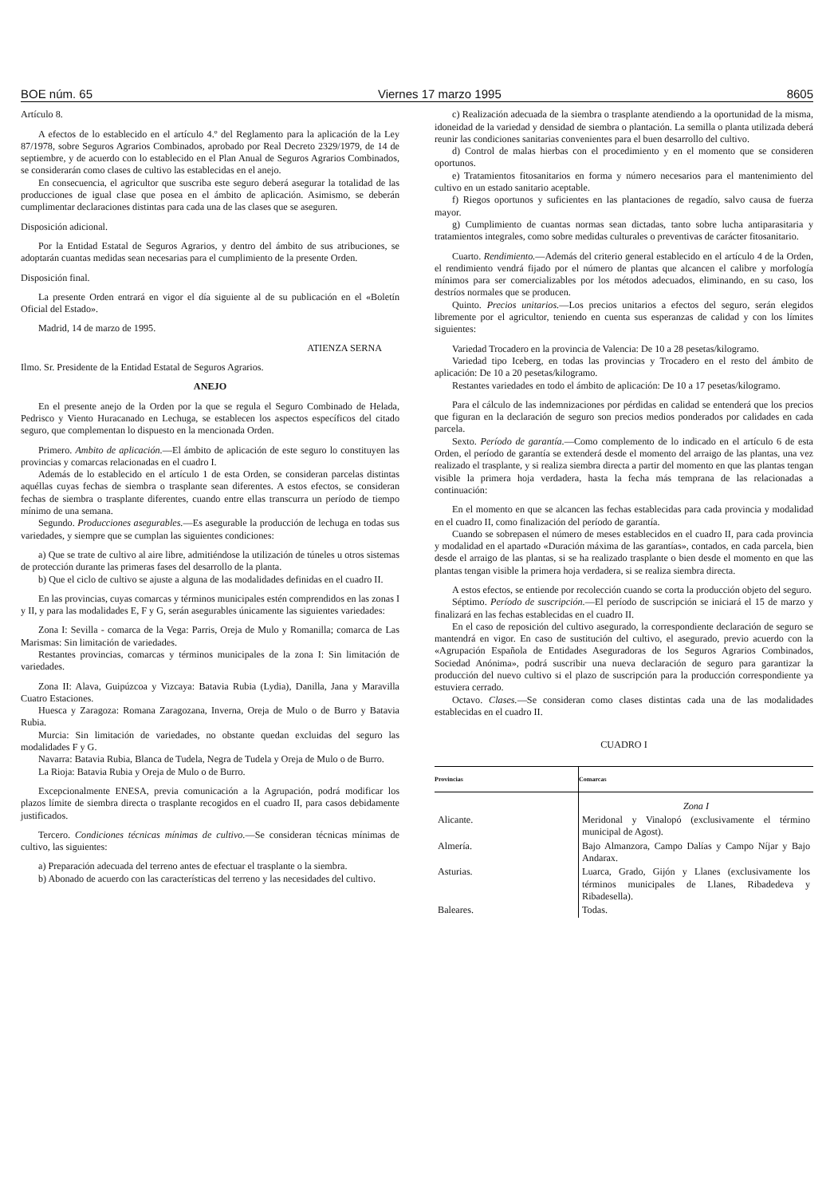BOE núm. 65 Viernes 17 marzo 1995 8605
Artículo 8.
A efectos de lo establecido en el artículo 4.º del Reglamento para la aplicación de la Ley 87/1978, sobre Seguros Agrarios Combinados, aprobado por Real Decreto 2329/1979, de 14 de septiembre, y de acuerdo con lo establecido en el Plan Anual de Seguros Agrarios Combinados, se considerarán como clases de cultivo las establecidas en el anejo.
En consecuencia, el agricultor que suscriba este seguro deberá asegurar la totalidad de las producciones de igual clase que posea en el ámbito de aplicación. Asimismo, se deberán cumplimentar declaraciones distintas para cada una de las clases que se aseguren.
Disposición adicional.
Por la Entidad Estatal de Seguros Agrarios, y dentro del ámbito de sus atribuciones, se adoptarán cuantas medidas sean necesarias para el cumplimiento de la presente Orden.
Disposición final.
La presente Orden entrará en vigor el día siguiente al de su publicación en el «Boletín Oficial del Estado».
Madrid, 14 de marzo de 1995.
ATIENZA SERNA
Ilmo. Sr. Presidente de la Entidad Estatal de Seguros Agrarios.
ANEJO
En el presente anejo de la Orden por la que se regula el Seguro Combinado de Helada, Pedrisco y Viento Huracanado en Lechuga, se establecen los aspectos específicos del citado seguro, que complementan lo dispuesto en la mencionada Orden.
Primero. Ambito de aplicación.—El ámbito de aplicación de este seguro lo constituyen las provincias y comarcas relacionadas en el cuadro I.
Además de lo establecido en el artículo 1 de esta Orden, se consideran parcelas distintas aquéllas cuyas fechas de siembra o trasplante sean diferentes. A estos efectos, se consideran fechas de siembra o trasplante diferentes, cuando entre ellas transcurra un período de tiempo mínimo de una semana.
Segundo. Producciones asegurables.—Es asegurable la producción de lechuga en todas sus variedades, y siempre que se cumplan las siguientes condiciones:
a) Que se trate de cultivo al aire libre, admitiéndose la utilización de túneles u otros sistemas de protección durante las primeras fases del desarrollo de la planta.
b) Que el ciclo de cultivo se ajuste a alguna de las modalidades definidas en el cuadro II.
En las provincias, cuyas comarcas y términos municipales estén comprendidos en las zonas I y II, y para las modalidades E, F y G, serán asegurables únicamente las siguientes variedades:
Zona I: Sevilla - comarca de la Vega: Parris, Oreja de Mulo y Romanilla; comarca de Las Marismas: Sin limitación de variedades.
Restantes provincias, comarcas y términos municipales de la zona I: Sin limitación de variedades.
Zona II: Alava, Guipúzcoa y Vizcaya: Batavia Rubia (Lydia), Danilla, Jana y Maravilla Cuatro Estaciones.
Huesca y Zaragoza: Romana Zaragozana, Inverna, Oreja de Mulo o de Burro y Batavia Rubia.
Murcia: Sin limitación de variedades, no obstante quedan excluidas del seguro las modalidades F y G.
Navarra: Batavia Rubia, Blanca de Tudela, Negra de Tudela y Oreja de Mulo o de Burro.
La Rioja: Batavia Rubia y Oreja de Mulo o de Burro.
Excepcionalmente ENESA, previa comunicación a la Agrupación, podrá modificar los plazos límite de siembra directa o trasplante recogidos en el cuadro II, para casos debidamente justificados.
Tercero. Condiciones técnicas mínimas de cultivo.—Se consideran técnicas mínimas de cultivo, las siguientes:
a) Preparación adecuada del terreno antes de efectuar el trasplante o la siembra.
b) Abonado de acuerdo con las características del terreno y las necesidades del cultivo.
c) Realización adecuada de la siembra o trasplante atendiendo a la oportunidad de la misma, idoneidad de la variedad y densidad de siembra o plantación. La semilla o planta utilizada deberá reunir las condiciones sanitarias convenientes para el buen desarrollo del cultivo.
d) Control de malas hierbas con el procedimiento y en el momento que se consideren oportunos.
e) Tratamientos fitosanitarios en forma y número necesarios para el mantenimiento del cultivo en un estado sanitario aceptable.
f) Riegos oportunos y suficientes en las plantaciones de regadío, salvo causa de fuerza mayor.
g) Cumplimiento de cuantas normas sean dictadas, tanto sobre lucha antiparasitaria y tratamientos integrales, como sobre medidas culturales o preventivas de carácter fitosanitario.
Cuarto. Rendimiento.—Además del criterio general establecido en el artículo 4 de la Orden, el rendimiento vendrá fijado por el número de plantas que alcancen el calibre y morfología mínimos para ser comercializables por los métodos adecuados, eliminando, en su caso, los destríos normales que se producen.
Quinto. Precios unitarios.—Los precios unitarios a efectos del seguro, serán elegidos libremente por el agricultor, teniendo en cuenta sus esperanzas de calidad y con los límites siguientes:
Variedad Trocadero en la provincia de Valencia: De 10 a 28 pesetas/kilogramo.
Variedad tipo Iceberg, en todas las provincias y Trocadero en el resto del ámbito de aplicación: De 10 a 20 pesetas/kilogramo.
Restantes variedades en todo el ámbito de aplicación: De 10 a 17 pesetas/kilogramo.
Para el cálculo de las indemnizaciones por pérdidas en calidad se entenderá que los precios que figuran en la declaración de seguro son precios medios ponderados por calidades en cada parcela.
Sexto. Período de garantía.—Como complemento de lo indicado en el artículo 6 de esta Orden, el período de garantía se extenderá desde el momento del arraigo de las plantas, una vez realizado el trasplante, y si realiza siembra directa a partir del momento en que las plantas tengan visible la primera hoja verdadera, hasta la fecha más temprana de las relacionadas a continuación:
En el momento en que se alcancen las fechas establecidas para cada provincia y modalidad en el cuadro II, como finalización del período de garantía.
Cuando se sobrepasen el número de meses establecidos en el cuadro II, para cada provincia y modalidad en el apartado «Duración máxima de las garantías», contados, en cada parcela, bien desde el arraigo de las plantas, si se ha realizado trasplante o bien desde el momento en que las plantas tengan visible la primera hoja verdadera, si se realiza siembra directa.
A estos efectos, se entiende por recolección cuando se corta la producción objeto del seguro.
Séptimo. Período de suscripción.—El período de suscripción se iniciará el 15 de marzo y finalizará en las fechas establecidas en el cuadro II.
En el caso de reposición del cultivo asegurado, la correspondiente declaración de seguro se mantendrá en vigor. En caso de sustitución del cultivo, el asegurado, previo acuerdo con la «Agrupación Española de Entidades Aseguradoras de los Seguros Agrarios Combinados, Sociedad Anónima», podrá suscribir una nueva declaración de seguro para garantizar la producción del nuevo cultivo si el plazo de suscripción para la producción correspondiente ya estuviera cerrado.
Octavo. Clases.—Se consideran como clases distintas cada una de las modalidades establecidas en el cuadro II.
CUADRO I
| Provincias | Comarcas |
| --- | --- |
| | Zona I |
| Alicante. | Meridonal y Vinalopó (exclusivamente el término municipal de Agost). |
| Almería. | Bajo Almanzora, Campo Dalías y Campo Níjar y Bajo Andarax. |
| Asturias. | Luarca, Grado, Gijón y Llanes (exclusivamente los términos municipales de Llanes, Ribadedeva y Ribadesella). |
| Baleares. | Todas. |